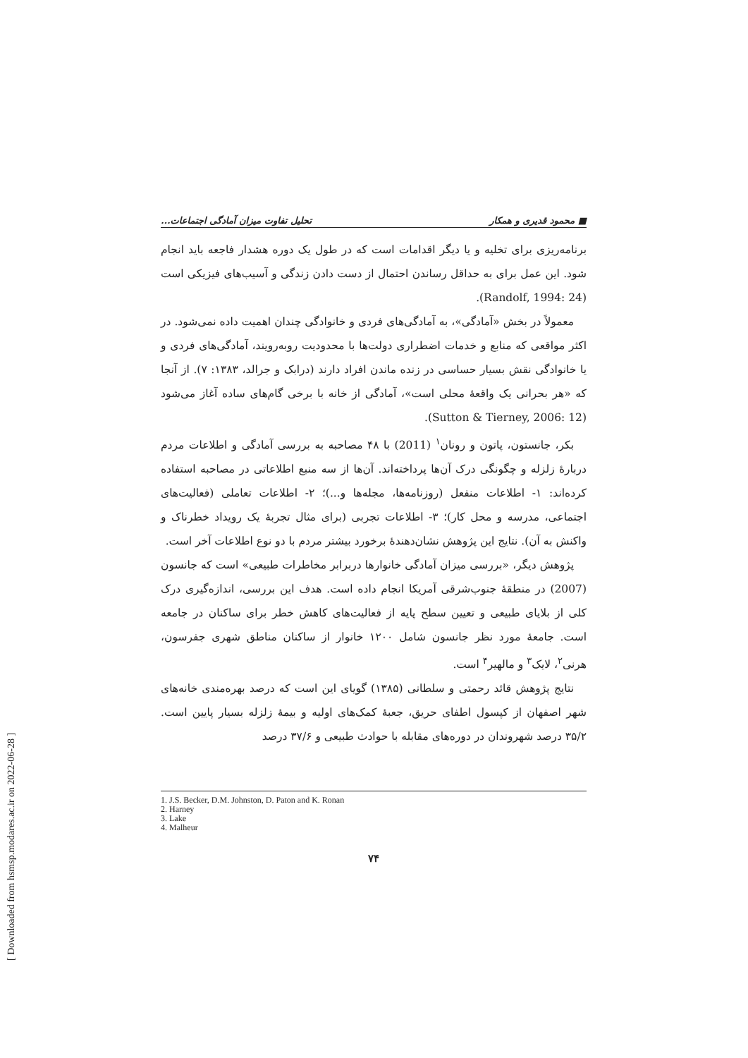[ Downloaded from hsmsp.modares.ac.ir on 2022-06-28 ]
■ محمود قدیری و همکار تحلیل تفاوت میزان آمادگی اجتماعات...
برنامه‌ریزی برای تخلیه و یا دیگر اقدامات است که در طول یک دوره هشدار فاجعه باید انجام شود. این عمل برای به حداقل رساندن احتمال از دست دادن زندگی و آسیب‌های فیزیکی است (Randolf, 1994: 24).
معمولاً در بخش «آمادگی»، به آمادگی‌های فردی و خانوادگی چندان اهمیت داده نمی‌شود. در اکثر مواقعی که منابع و خدمات اضطراری دولت‌ها با محدودیت روبه‌رویند، آمادگی‌های فردی و یا خانوادگی نقش بسیار حساسی در زنده ماندن افراد دارند (درابک و جرالد، ۱۳۸۳: ۷). از آنجا که «هر بحرانی یک واقعهٔ محلی است»، آمادگی از خانه با برخی گام‌های ساده آغاز می‌شود (Sutton & Tierney, 2006: 12).
بکر، جانستون، پاتون و رونان<sup>۱</sup> (2011) با ۴۸ مصاحبه به بررسی آمادگی و اطلاعات مردم دربارهٔ زلزله و چگونگی درک آن‌ها پرداخته‌اند. آن‌ها از سه منبع اطلاعاتی در مصاحبه استفاده کرده‌اند: ۱- اطلاعات منفعل (روزنامه‌ها، مجله‌ها و...)؛ ۲- اطلاعات تعاملی (فعالیت‌های اجتماعی، مدرسه و محل کار)؛ ۳- اطلاعات تجربی (برای مثال تجربهٔ یک رویداد خطرناک و واکنش به آن). نتایج این پژوهش نشان‌دهندهٔ برخورد بیشتر مردم با دو نوع اطلاعات آخر است.
پژوهش دیگر، «بررسی میزان آمادگی خانوارها دربرابر مخاطرات طبیعی» است که جانسون (2007) در منطقهٔ جنوب‌شرقی آمریکا انجام داده است. هدف این بررسی، اندازه‌گیری درک کلی از بلایای طبیعی و تعیین سطح پایه از فعالیت‌های کاهش خطر برای ساکنان در جامعه است. جامعهٔ مورد نظر جانسون شامل ۱۲۰۰ خانوار از ساکنان مناطق شهری جفرسون، هرنی<sup>۲</sup>، لایک<sup>۳</sup> و مالهیر<sup>۴</sup> است.
نتایج پژوهش قائد رحمتی و سلطانی (۱۳۸۵) گویای این است که درصد بهره‌مندی خانه‌های شهر اصفهان از کپسول اطفای حریق، جعبهٔ کمک‌های اولیه و بیمهٔ زلزله بسیار پایین است. ۳۵/۲ درصد شهروندان در دوره‌های مقابله با حوادث طبیعی و ۳۷/۶ درصد
1. J.S. Becker, D.M. Johnston, D. Paton and K. Ronan
2. Harney
3. Lake
4. Malheur
۷۴